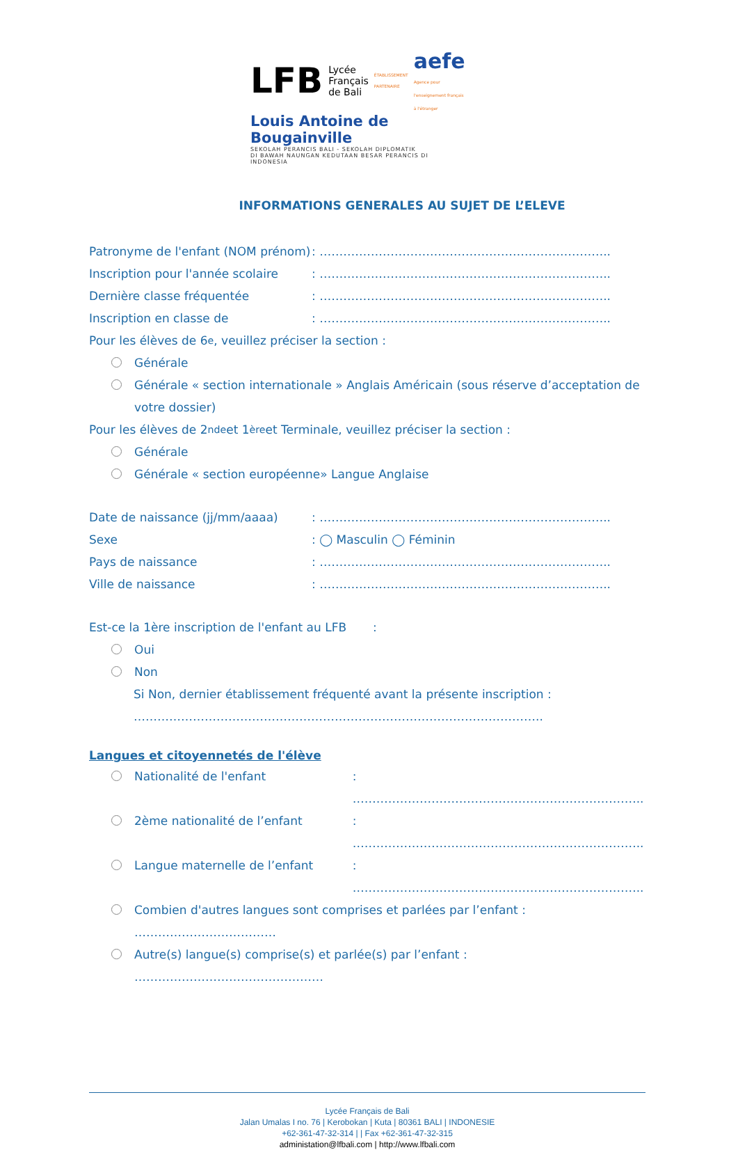LFB Lycée
Français
de Bali ÉTABLISSEMENT PARTENAIRE aefe
Agence pour l'enseignement français à l'étranger
Louis Antoine de Bougainville
SEKOLAH PERANCIS BALI - SEKOLAH DIPLOMATIK
DI BAWAH NAUNGAN KEDUTAAN BESAR PERANCIS DI INDONESIA
INFORMATIONS GENERALES AU SUJET DE L’ELEVE
Patronyme de l'enfant (NOM prénom): ………………………………………………………………..
Inscription pour l'année scolaire: ………………………………………………………………..
Dernière classe fréquentée: ………………………………………………………………..
Inscription en classe de: ………………………………………………………………..
Pour les élèves de 6<sup>e</sup>, veuillez préciser la section :
Générale
Générale « section internationale » Anglais Américain (sous réserve d’acceptation de votre dossier)
Pour les élèves de 2<sup>nde</sup> et 1<sup>ère</sup> et Terminale, veuillez préciser la section :
Générale
Générale « section européenne» Langue Anglaise
Date de naissance (jj/mm/aaaa): ………………………………………………………………..
Sexe: ◯ Masculin ◯ Féminin
Pays de naissance: ………………………………………………………………..
Ville de naissance: ………………………………………………………………..
Est-ce la 1ère inscription de l'enfant au LFB :
Oui
Non
Si Non, dernier établissement fréquenté avant la présente inscription :
…………………………………………………………………………………………..
Langues et citoyennetés de l'élève
Nationalité de l'enfant: ………………………………………………………………..
2ème nationalité de l’enfant: ………………………………………………………………..
Langue maternelle de l’enfant: ………………………………………………………………..
Combien d'autres langues sont comprises et parlées par l’enfant : ………………………………
Autre(s) langue(s) comprise(s) et parlée(s) par l’enfant : …………………………………………
Lycée Français de Bali
Jalan Umalas I no. 76 | Kerobokan | Kuta | 80361 BALI | INDONESIE
+62-361-47-32-314 | | Fax +62-361-47-32-315
administation@lfbali.com | http://www.lfbali.com